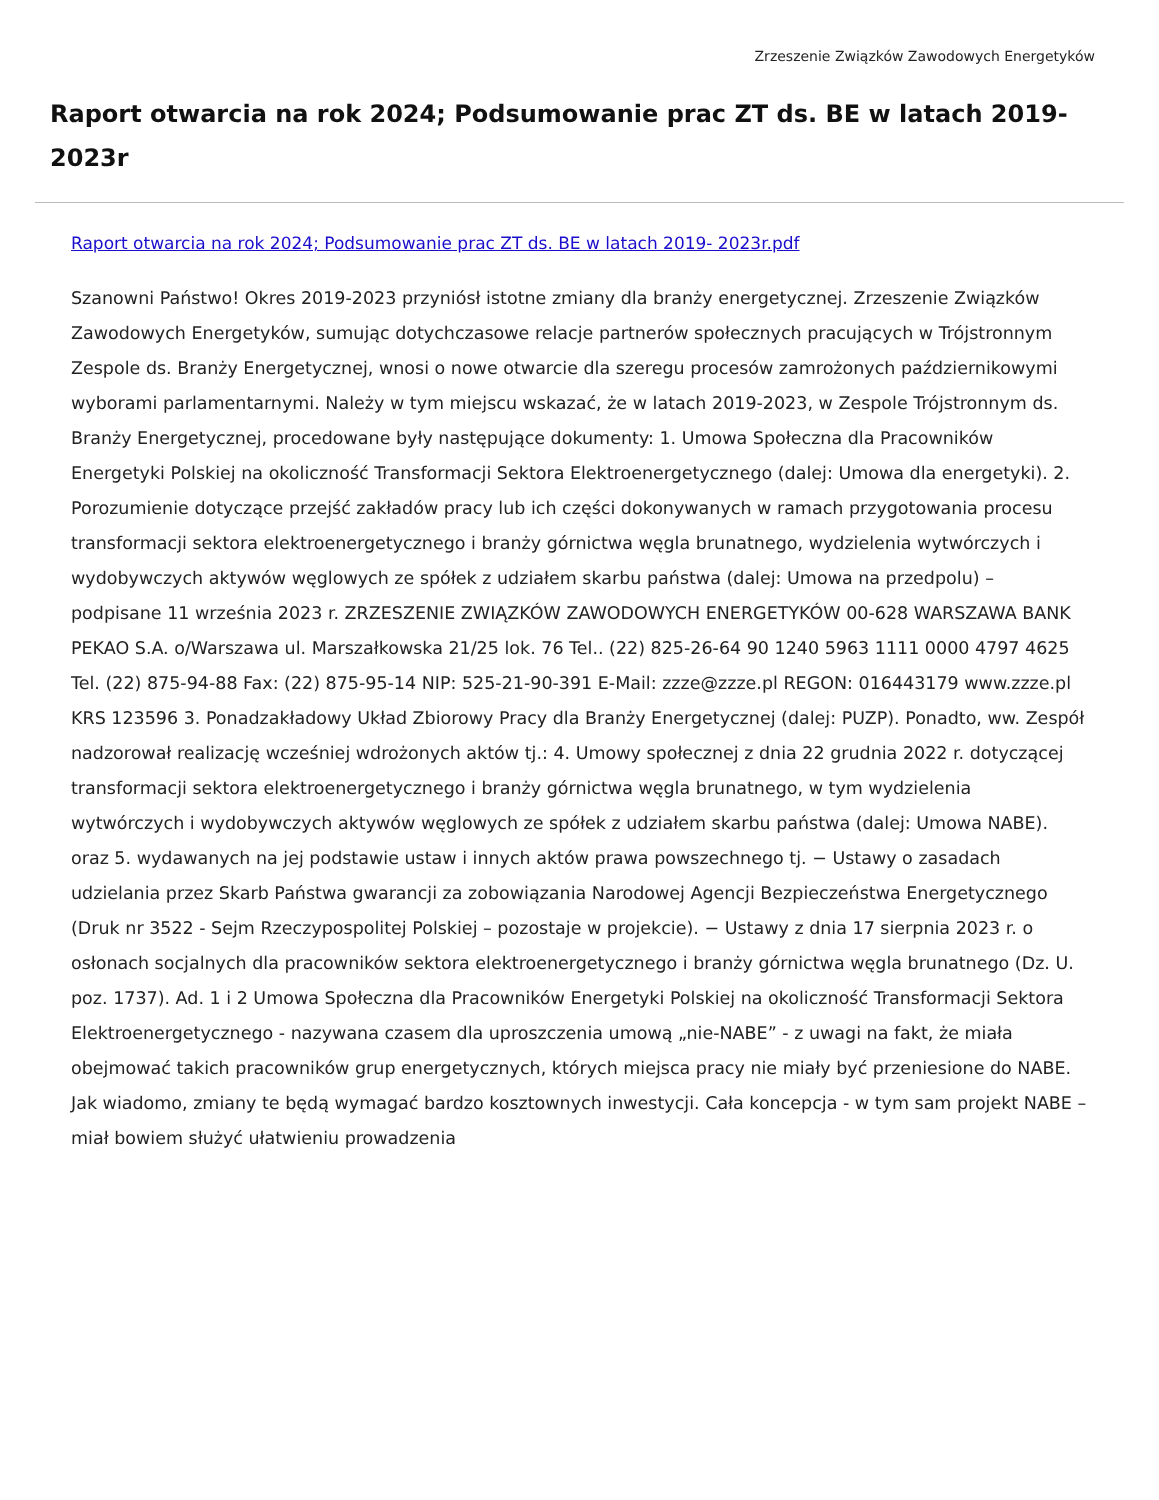Zrzeszenie Związków Zawodowych Energetyków
Raport otwarcia na rok 2024; Podsumowanie prac ZT ds. BE w latach 2019- 2023r
Raport otwarcia na rok 2024; Podsumowanie prac ZT ds. BE w latach 2019- 2023r.pdf
Szanowni Państwo! Okres 2019-2023 przyniósł istotne zmiany dla branży energetycznej. Zrzeszenie Związków Zawodowych Energetyków, sumując dotychczasowe relacje partnerów społecznych pracujących w Trójstronnym Zespole ds. Branży Energetycznej, wnosi o nowe otwarcie dla szeregu procesów zamrożonych październikowymi wyborami parlamentarnymi. Należy w tym miejscu wskazać, że w latach 2019-2023, w Zespole Trójstronnym ds. Branży Energetycznej, procedowane były następujące dokumenty: 1. Umowa Społeczna dla Pracowników Energetyki Polskiej na okoliczność Transformacji Sektora Elektroenergetycznego (dalej: Umowa dla energetyki). 2. Porozumienie dotyczące przejść zakładów pracy lub ich części dokonywanych w ramach przygotowania procesu transformacji sektora elektroenergetycznego i branży górnictwa węgla brunatnego, wydzielenia wytwórczych i wydobywczych aktywów węglowych ze spółek z udziałem skarbu państwa (dalej: Umowa na przedpolu) – podpisane 11 września 2023 r. ZRZESZENIE ZWIĄZKÓW ZAWODOWYCH ENERGETYKÓW 00-628 WARSZAWA BANK PEKAO S.A. o/Warszawa ul. Marszałkowska 21/25 lok. 76 Tel.. (22) 825-26-64 90 1240 5963 1111 0000 4797 4625 Tel. (22) 875-94-88 Fax: (22) 875-95-14 NIP: 525-21-90-391 E-Mail: zzze@zzze.pl REGON: 016443179 www.zzze.pl KRS 123596 3. Ponadzakładowy Układ Zbiorowy Pracy dla Branży Energetycznej (dalej: PUZP). Ponadto, ww. Zespół nadzorował realizację wcześniej wdrożonych aktów tj.: 4. Umowy społecznej z dnia 22 grudnia 2022 r. dotyczącej transformacji sektora elektroenergetycznego i branży górnictwa węgla brunatnego, w tym wydzielenia wytwórczych i wydobywczych aktywów węglowych ze spółek z udziałem skarbu państwa (dalej: Umowa NABE). oraz 5. wydawanych na jej podstawie ustaw i innych aktów prawa powszechnego tj. − Ustawy o zasadach udzielania przez Skarb Państwa gwarancji za zobowiązania Narodowej Agencji Bezpieczeństwa Energetycznego (Druk nr 3522 - Sejm Rzeczypospolitej Polskiej – pozostaje w projekcie). − Ustawy z dnia 17 sierpnia 2023 r. o osłonach socjalnych dla pracowników sektora elektroenergetycznego i branży górnictwa węgla brunatnego (Dz. U. poz. 1737). Ad. 1 i 2 Umowa Społeczna dla Pracowników Energetyki Polskiej na okoliczność Transformacji Sektora Elektroenergetycznego - nazywana czasem dla uproszczenia umową „nie-NABE” - z uwagi na fakt, że miała obejmować takich pracowników grup energetycznych, których miejsca pracy nie miały być przeniesione do NABE. Jak wiadomo, zmiany te będą wymagać bardzo kosztownych inwestycji. Cała koncepcja - w tym sam projekt NABE – miał bowiem służyć ułatwieniu prowadzenia